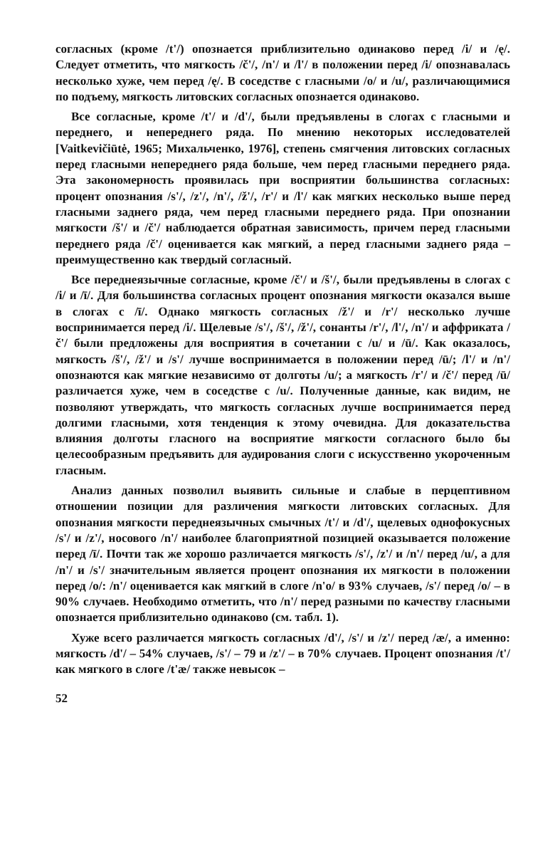согласных (кроме /t'/) опознается приблизительно одинаково перед /i/ и /ę/. Следует отметить, что мягкость /č'/, /n'/ и /l'/ в положении перед /i/ опознавалась несколько хуже, чем перед /ę/. В соседстве с гласными /o/ и /u/, различающимися по подъему, мягкость литовских согласных опознается одинаково.
Все согласные, кроме /t'/ и /d'/, были предъявлены в слогах с гласными и переднего, и непереднего ряда. По мнению некоторых исследователей [Vaitkevičiūtė, 1965; Михальченко, 1976], степень смягчения литовских согласных перед гласными непереднего ряда больше, чем перед гласными переднего ряда. Эта закономерность проявилась при восприятии большинства согласных: процент опознания /s'/, /z'/, /n'/, /ž'/, /r'/ и /l'/ как мягких несколько выше перед гласными заднего ряда, чем перед гласными переднего ряда. При опознании мягкости /š'/ и /č'/ наблюдается обратная зависимость, причем перед гласными переднего ряда /č'/ оценивается как мягкий, а перед гласными заднего ряда – преимущественно как твердый согласный.
Все переднеязычные согласные, кроме /č'/ и /š'/, были предъявлены в слогах с /i/ и /ī/. Для большинства согласных процент опознания мягкости оказался выше в слогах с /ī/. Однако мягкость согласных /ž'/ и /r'/ несколько лучше воспринимается перед /i/. Щелевые /s'/, /š'/, /ž'/, сонанты /r'/, /l'/, /n'/ и аффриката /č'/ были предложены для восприятия в сочетании с /u/ и /ū/. Как оказалось, мягкость /š'/, /ž'/ и /s'/ лучше воспринимается в положении перед /ū/; /l'/ и /n'/ опознаются как мягкие независимо от долготы /u/; а мягкость /r'/ и /č'/ перед /ū/ различается хуже, чем в соседстве с /u/. Полученные данные, как видим, не позволяют утверждать, что мягкость согласных лучше воспринимается перед долгими гласными, хотя тенденция к этому очевидна. Для доказательства влияния долготы гласного на восприятие мягкости согласного было бы целесообразным предъявить для аудирования слоги с искусственно укороченным гласным.
Анализ данных позволил выявить сильные и слабые в перцептивном отношении позиции для различения мягкости литовских согласных. Для опознания мягкости переднеязычных смычных /t'/ и /d'/, щелевых однофокусных /s'/ и /z'/, носового /n'/ наиболее благоприятной позицией оказывается положение перед /ī/. Почти так же хорошо различается мягкость /s'/, /z'/ и /n'/ перед /u/, а для /n'/ и /s'/ значительным является процент опознания их мягкости в положении перед /o/: /n'/ оценивается как мягкий в слоге /n'o/ в 93% случаев, /s'/ перед /o/ – в 90% случаев. Необходимо отметить, что /n'/ перед разными по качеству гласными опознается приблизительно одинаково (см. табл. 1).
Хуже всего различается мягкость согласных /d'/, /s'/ и /z'/ перед /æ/, а именно: мягкость /d'/ – 54% случаев, /s'/ – 79 и /z'/ – в 70% случаев. Процент опознания /t'/ как мягкого в слоге /t'æ/ также невысок –
52